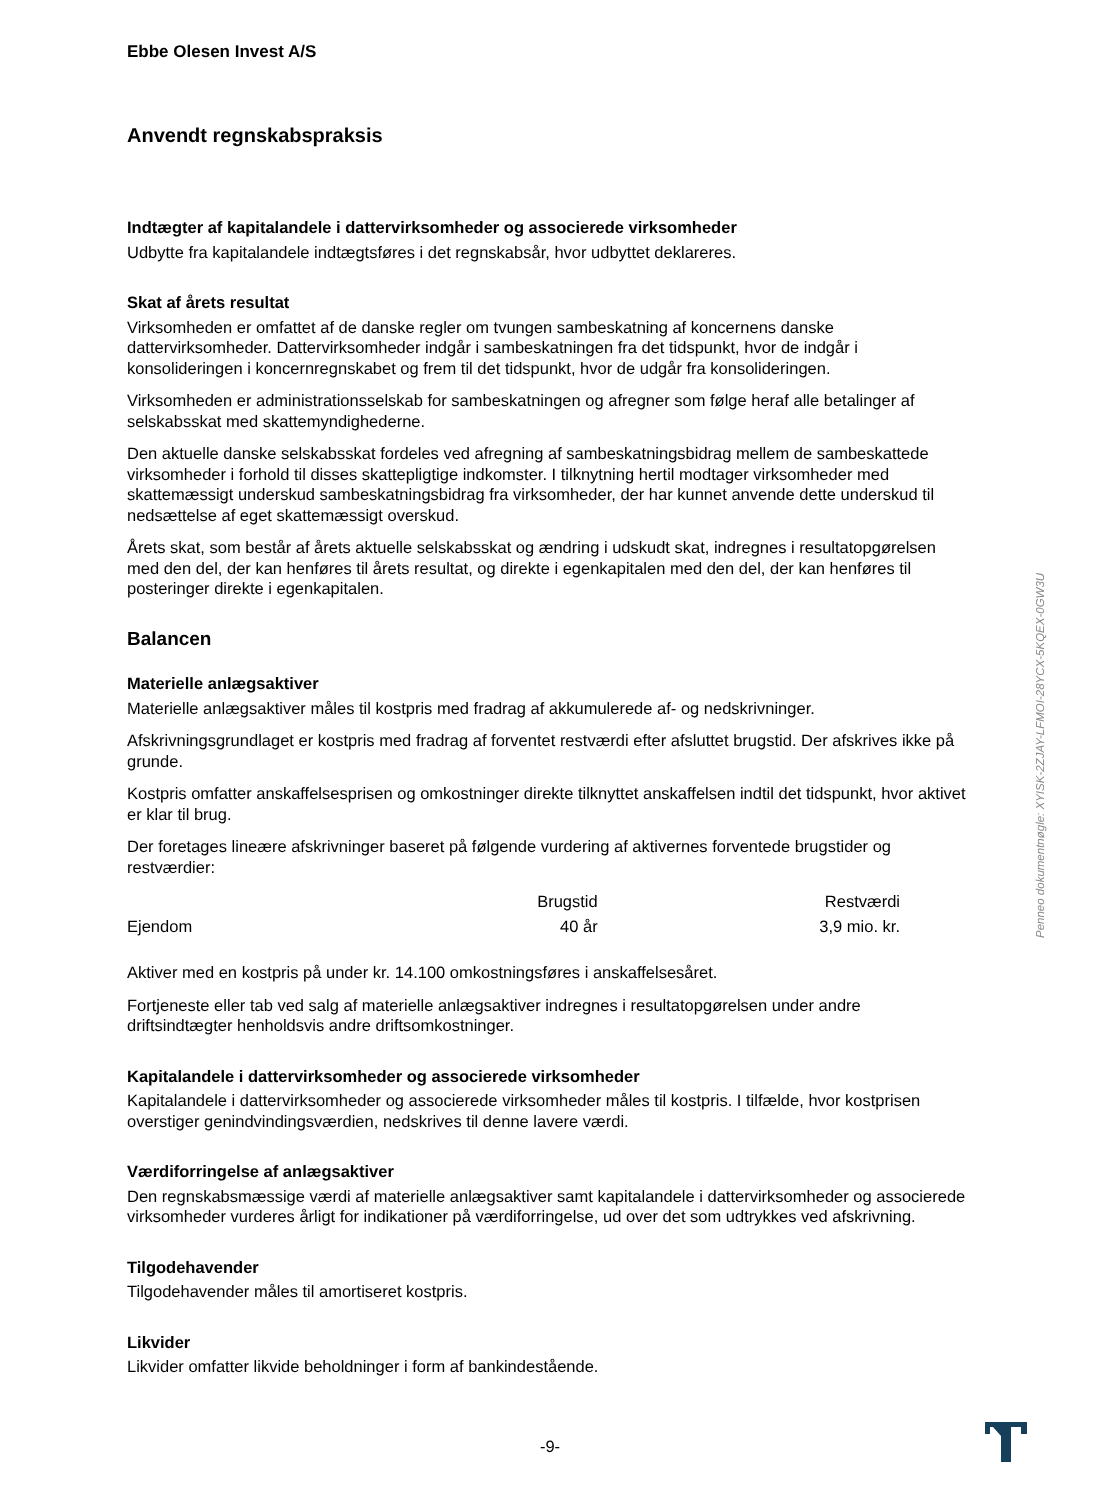Ebbe Olesen Invest A/S
Anvendt regnskabspraksis
Indtægter af kapitalandele i dattervirksomheder og associerede virksomheder
Udbytte fra kapitalandele indtægtsføres i det regnskabsår, hvor udbyttet deklareres.
Skat af årets resultat
Virksomheden er omfattet af de danske regler om tvungen sambeskatning af koncernens danske dattervirksomheder. Dattervirksomheder indgår i sambeskatningen fra det tidspunkt, hvor de indgår i konsolideringen i koncernregnskabet og frem til det tidspunkt, hvor de udgår fra konsolideringen.
Virksomheden er administrationsselskab for sambeskatningen og afregner som følge heraf alle betalinger af selskabsskat med skattemyndighederne.
Den aktuelle danske selskabsskat fordeles ved afregning af sambeskatningsbidrag mellem de sambeskattede virksomheder i forhold til disses skattepligtige indkomster. I tilknytning hertil modtager virksomheder med skattemæssigt underskud sambeskatningsbidrag fra virksomheder, der har kunnet anvende dette underskud til nedsættelse af eget skattemæssigt overskud.
Årets skat, som består af årets aktuelle selskabsskat og ændring i udskudt skat, indregnes i resultatopgørelsen med den del, der kan henføres til årets resultat, og direkte i egenkapitalen med den del, der kan henføres til posteringer direkte i egenkapitalen.
Balancen
Materielle anlægsaktiver
Materielle anlægsaktiver måles til kostpris med fradrag af akkumulerede af- og nedskrivninger.
Afskrivningsgrundlaget er kostpris med fradrag af forventet restværdi efter afsluttet brugstid. Der afskrives ikke på grunde.
Kostpris omfatter anskaffelsesprisen og omkostninger direkte tilknyttet anskaffelsen indtil det tidspunkt, hvor aktivet er klar til brug.
Der foretages lineære afskrivninger baseret på følgende vurdering af aktivernes forventede brugstider og restværdier:
| | Brugstid | Restværdi |
| --- | --- | --- |
| Ejendom | 40 år | 3,9 mio. kr. |
Aktiver med en kostpris på under kr. 14.100 omkostningsføres i anskaffelsesåret.
Fortjeneste eller tab ved salg af materielle anlægsaktiver indregnes i resultatopgørelsen under andre driftsindtægter henholdsvis andre driftsomkostninger.
Kapitalandele i dattervirksomheder og associerede virksomheder
Kapitalandele i dattervirksomheder og associerede virksomheder måles til kostpris. I tilfælde, hvor kostprisen overstiger genindvindingsværdien, nedskrives til denne lavere værdi.
Værdiforringelse af anlægsaktiver
Den regnskabsmæssige værdi af materielle anlægsaktiver samt kapitalandele i dattervirksomheder og associerede virksomheder vurderes årligt for indikationer på værdiforringelse, ud over det som udtrykkes ved afskrivning.
Tilgodehavender
Tilgodehavender måles til amortiseret kostpris.
Likvider
Likvider omfatter likvide beholdninger i form af bankindestående.
-9-
Penneo dokumentnøgle: XYISK-2ZJAY-LFMOI-28YCX-5KQEX-0GW3U